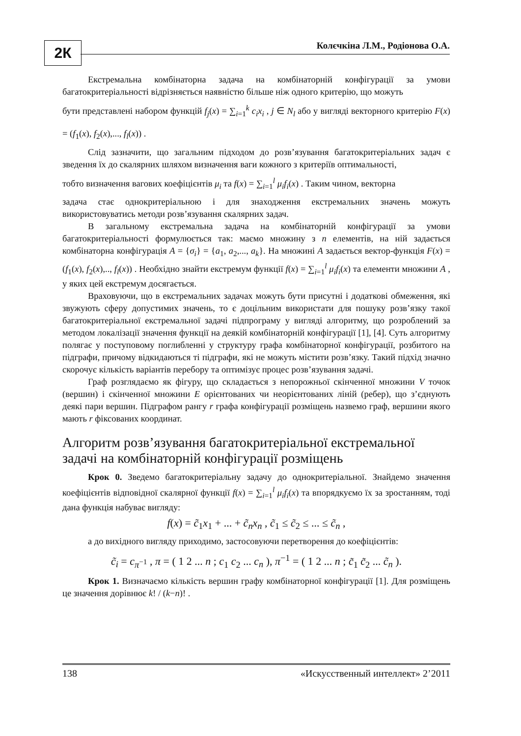2К Колєчкіна Л.М., Родіонова О.А.
Екстремальна комбінаторна задача на комбінаторній конфігурації за умови багатокритеріальності відрізняється наявністю більше ніж одного критерію, що можуть
бути представлені набором функцій f<sub>j</sub>(x) = ∑<sub>i=1</sub><sup>k</sup> c<sub>i</sub>x<sub>i</sub> , j ∈ N<sub>l</sub> або у вигляді векторного критерію F(x) = (f<sub>1</sub>(x), f<sub>2</sub>(x),..., f<sub>l</sub>(x)) .
Слід зазначити, що загальним підходом до розв’язування багатокритеріальних задач є зведення їх до скалярних шляхом визначення ваги кожного з критеріїв оптимальності,
тобто визначення вагових коефіцієнтів μ<sub>i</sub> та f(x) = ∑<sub>i=1</sub><sup>l</sup> μ<sub>i</sub>f<sub>i</sub>(x) . Таким чином, векторна
задача стає однокритеріальною і для знаходження екстремальних значень можуть використовуватись методи розв’язування скалярних задач.
В загальному екстремальна задача на комбінаторній конфігурації за умови багатокритеріальності формулюється так: маємо множину з n елементів, на ній задається комбінаторна конфігурація A = {σ<sub>i</sub>} = {a<sub>1</sub>, a<sub>2</sub>,..., a<sub>k</sub>}. На множині A задається вектор-функція F(x) = (f<sub>1</sub>(x), f<sub>2</sub>(x),.., f<sub>l</sub>(x)) . Необхідно знайти екстремум функції f(x) = ∑<sub>i=1</sub><sup>l</sup> μ<sub>i</sub>f<sub>i</sub>(x) та елементи множини A , у яких цей екстремум досягається.
Враховуючи, що в екстремальних задачах можуть бути присутні і додаткові обмеження, які звужують сферу допустимих значень, то є доцільним використати для пошуку розв’язку такої багатокритеріальної екстремальної задачі підпрограму у вигляді алгоритму, що розроблений за методом локалізації значення функції на деякій комбінаторній конфігурації [1], [4]. Суть алгоритму полягає у поступовому поглибленні у структуру графа комбінаторної конфігурації, розбитого на підграфи, причому відкидаються ті підграфи, які не можуть містити розв’язку. Такий підхід значно скорочує кількість варіантів перебору та оптимізує процес розв’язування задачі.
Граф розглядаємо як фігуру, що складається з непорожньої скінченної множини V точок (вершин) і скінченної множини E орієнтованих чи неорієнтованих ліній (ребер), що з’єднують деякі пари вершин. Підграфом рангу r графа конфігурації розміщень назвемо граф, вершини якого мають r фіксованих координат.
Алгоритм розв’язування багатокритеріальної екстремальної задачі на комбінаторній конфігурації розміщень
Крок 0. Зведемо багатокритеріальну задачу до однокритеріальної. Знайдемо значення коефіцієнтів відповідної скалярної функції f(x) = ∑<sub>i=1</sub><sup>l</sup> μ<sub>i</sub>f<sub>i</sub>(x) та впорядкуємо їх за зростанням, тоді дана функція набуває вигляду:
f(x) = c̃<sub>1</sub>x<sub>1</sub> + ... + c̃<sub>n</sub>x<sub>n</sub> , c̃<sub>1</sub> ≤ c̃<sub>2</sub> ≤ ... ≤ c̃<sub>n</sub> ,
а до вихідного вигляду приходимо, застосовуючи перетворення до коефіцієнтів:
c̃<sub>i</sub> = c<sub>π<sup>−1</sup></sub> , π = ( 1 2 ... n ; c<sub>1</sub> c<sub>2</sub> ... c<sub>n</sub> ), π<sup>−1</sup> = ( 1 2 ... n ; c̃<sub>1</sub> c̃<sub>2</sub> ... c̃<sub>n</sub> ).
Крок 1. Визначаємо кількість вершин графу комбінаторної конфігурації [1]. Для розміщень це значення дорівнює k! / (k−n)! .
138 «Искусственный интеллект» 2’2011